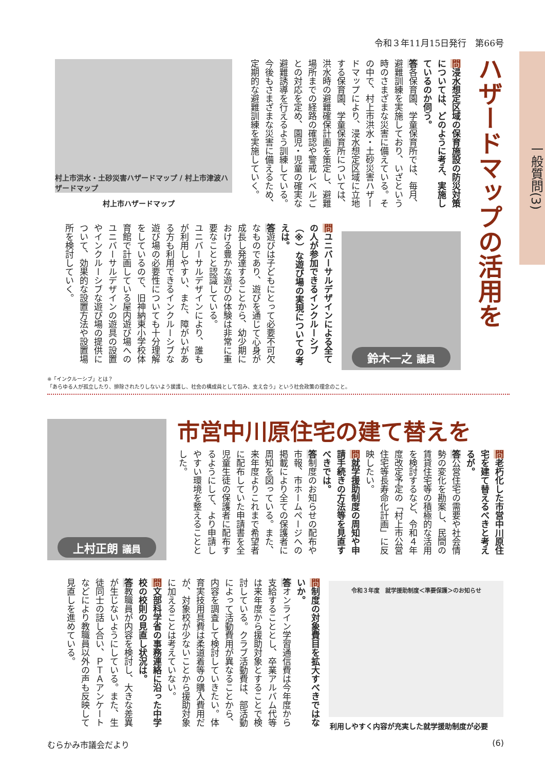令和３年11月15日発行　第66号
一般質問(3)
ハザードマップの活用を
問浸水想定区域の保育施設の防災対策については、どのように考え、実施しているのか伺う。
答各保育園、学童保育所では、毎月、避難訓練を実施しており、いざという時のさまざまな災害に備えている。その中で、村上市洪水・土砂災害ハザードマップにより、浸水想定区域に立地する保育園、学童保育所については、洪水時の避難確保計画を策定し、避難場所までの経路の確認や警戒レベルごとの対応を定め、園児・児童の確実な避難誘導を行えるよう訓練している。今後もさまざまな災害に備えるため、定期的な避難訓練を実施していく。
村上市洪水・土砂災害ハザードマップ / 村上市津波ハザードマップ
村上市ハザードマップ
問ユニバーサルデザインによる全ての人が参加できるインクルーシブ（※）な遊び場の実現についての考えは。
答遊びは子どもにとって必要不可欠なものであり、遊びを通じて心身が成長し発達することから、幼少期における豊かな遊びの体験は非常に重要なことと認識している。
ユニバーサルデザインにより、誰もが利用しやすい、また、障がいがある方も利用できるインクルーシブな遊び場の必要性についても十分理解をしているので、旧神納東小学校体育館で計画している屋内遊び場へのユニバーサルデザインの遊具の設置やインクルーシブな遊び場の提供について、効果的な設置方法や設置場所を検討していく。
鈴木一之 議員
※「インクルーシブ」とは？
「あらゆる人が孤立したり、排除されたりしないよう援護し、社会の構成員として包み、支え合う」という社会政策の理念のこと。
市営中川原住宅の建て替えを
上村正朗 議員
問老朽化した市営中川原住宅を建て替えるべきと考えるが。
答公営住宅の需要や社会情勢の変化を勘案し、民間の賃貸住宅等の積極的な活用を検討するなど、令和４年度改定予定の「村上市公営住宅等長寿命化計画」に反映したい。
問就学援助制度の周知や申請手続きの方法等を見直すべきでは。
答制度のお知らせの配布や市報、市ホームページへの掲載により全ての保護者に周知を図っている。また、来年度よりこれまで希望者に配布していた申請書を全児童生徒の保護者に配布するようにして、より申請しやすい環境を整えることとした。
問制度の対象費目を拡大すべきではないか。
答オンライン学習通信費は今年度から支給することとし、卒業アルバム代等は来年度から援助対象とすることで検討している。クラブ活動費は、部活動によって活動費用が異なることから、内容を調査して検討していきたい。体育実技用具費は柔道着等の購入費用だが、対象校が少ないことから援助対象に加えることは考えていない。
問文部科学省の事務連絡に沿った中学校の校則の見直し状況は。
答教職員が内容を検討し、大きな差異が生じないようにしている。また、生徒同士の話し合い、ＰＴＡアンケートなどにより教職員以外の声も反映して見直しを進めている。
令和３年度　就学援助制度＜準要保護＞のお知らせ
利用しやすく内容が充実した就学援助制度が必要
むらかみ市議会だより (6)